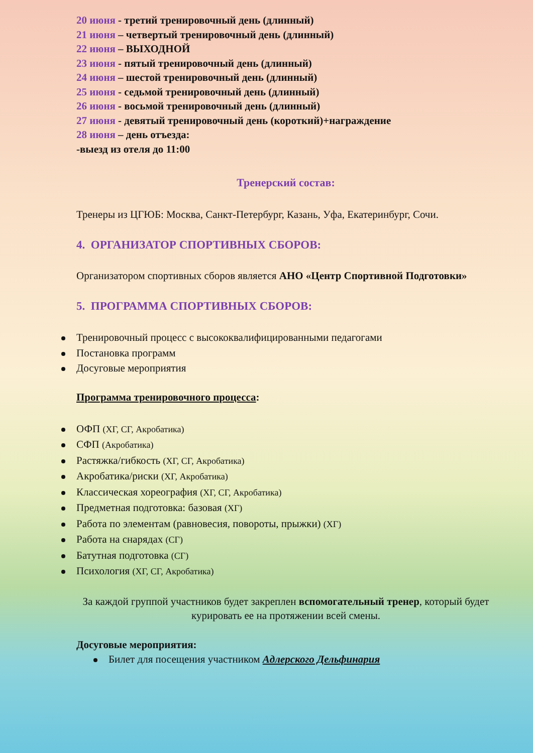20 июня - третий тренировочный день (длинный)
21 июня – четвертый тренировочный день (длинный)
22 июня – ВЫХОДНОЙ
23 июня - пятый тренировочный день (длинный)
24 июня – шестой тренировочный день (длинный)
25 июня - седьмой тренировочный день (длинный)
26 июня - восьмой тренировочный день (длинный)
27 июня - девятый тренировочный день (короткий)+награждение
28 июня – день отъезда:
-выезд из отеля до 11:00
Тренерский состав:
Тренеры из ЦГЮБ: Москва, Санкт-Петербург, Казань, Уфа, Екатеринбург, Сочи.
4. ОРГАНИЗАТОР СПОРТИВНЫХ СБОРОВ:
Организатором спортивных сборов является АНО «Центр Спортивной Подготовки»
5. ПРОГРАММА СПОРТИВНЫХ СБОРОВ:
Тренировочный процесс с высококвалифицированными педагогами
Постановка программ
Досуговые мероприятия
Программа тренировочного процесса:
ОФП (ХГ, СГ, Акробатика)
СФП (Акробатика)
Растяжка/гибкость (ХГ, СГ, Акробатика)
Акробатика/риски (ХГ, Акробатика)
Классическая хореография (ХГ, СГ, Акробатика)
Предметная подготовка: базовая (ХГ)
Работа по элементам (равновесия, повороты, прыжки) (ХГ)
Работа на снарядах (СГ)
Батутная подготовка (СГ)
Психология (ХГ, СГ, Акробатика)
За каждой группой участников будет закреплен вспомогательный тренер, который будет курировать ее на протяжении всей смены.
Досуговые мероприятия:
Билет для посещения участником Адлерского Дельфинария